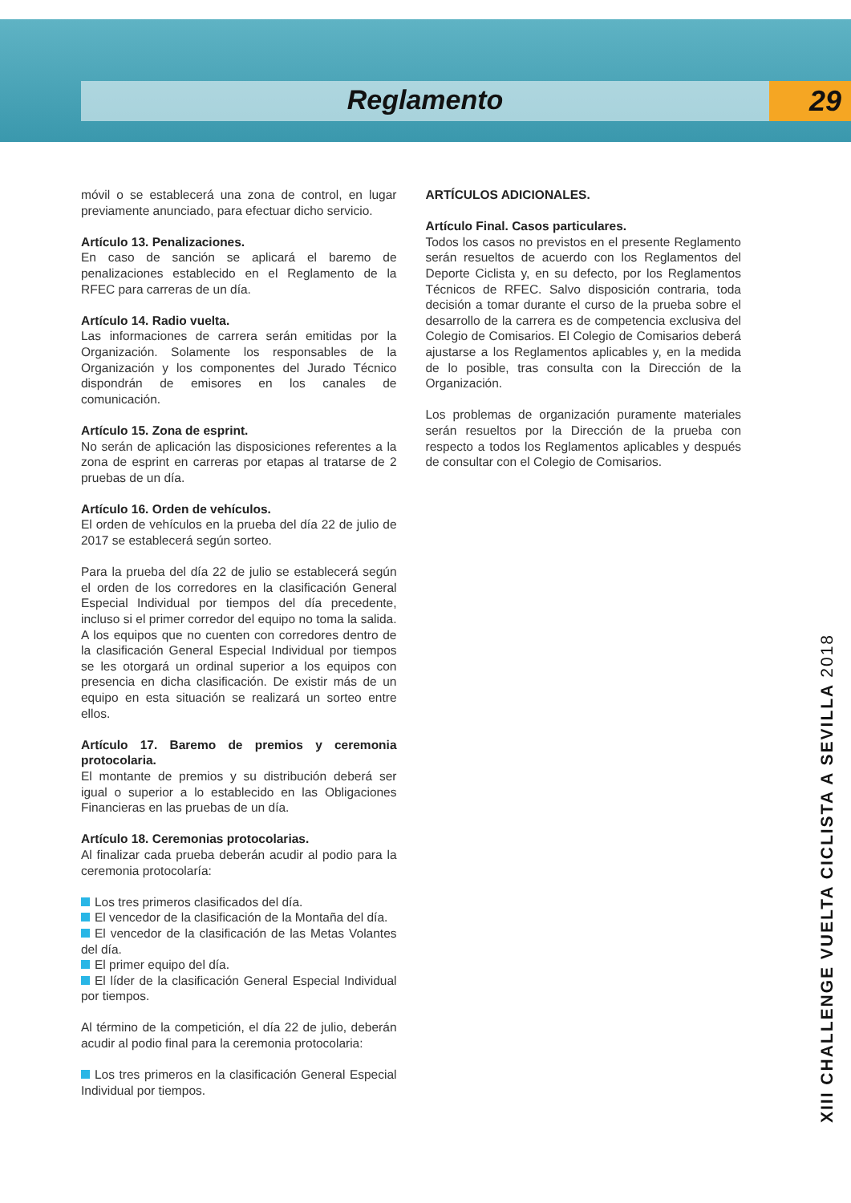Reglamento 29
móvil o se establecerá una zona de control, en lugar previamente anunciado, para efectuar dicho servicio.
Artículo 13. Penalizaciones.
En caso de sanción se aplicará el baremo de penalizaciones establecido en el Reglamento de la RFEC para carreras de un día.
Artículo 14. Radio vuelta.
Las informaciones de carrera serán emitidas por la Organización. Solamente los responsables de la Organización y los componentes del Jurado Técnico dispondrán de emisores en los canales de comunicación.
Artículo 15. Zona de esprint.
No serán de aplicación las disposiciones referentes a la zona de esprint en carreras por etapas al tratarse de 2 pruebas de un día.
Artículo 16. Orden de vehículos.
El orden de vehículos en la prueba del día 22 de julio de 2017 se establecerá según sorteo.
Para la prueba del día 22 de julio se establecerá según el orden de los corredores en la clasificación General Especial Individual por tiempos del día precedente, incluso si el primer corredor del equipo no toma la salida. A los equipos que no cuenten con corredores dentro de la clasificación General Especial Individual por tiempos se les otorgará un ordinal superior a los equipos con presencia en dicha clasificación. De existir más de un equipo en esta situación se realizará un sorteo entre ellos.
Artículo 17. Baremo de premios y ceremonia protocolaria.
El montante de premios y su distribución deberá ser igual o superior a lo establecido en las Obligaciones Financieras en las pruebas de un día.
Artículo 18. Ceremonias protocolarias.
Al finalizar cada prueba deberán acudir al podio para la ceremonia protocolaría:
Los tres primeros clasificados del día.
El vencedor de la clasificación de la Montaña del día.
El vencedor de la clasificación de las Metas Volantes del día.
El primer equipo del día.
El líder de la clasificación General Especial Individual por tiempos.
Al término de la competición, el día 22 de julio, deberán acudir al podio final para la ceremonia protocolaria:
Los tres primeros en la clasificación General Especial Individual por tiempos.
ARTÍCULOS ADICIONALES.
Artículo Final. Casos particulares.
Todos los casos no previstos en el presente Reglamento serán resueltos de acuerdo con los Reglamentos del Deporte Ciclista y, en su defecto, por los Reglamentos Técnicos de RFEC. Salvo disposición contraria, toda decisión a tomar durante el curso de la prueba sobre el desarrollo de la carrera es de competencia exclusiva del Colegio de Comisarios. El Colegio de Comisarios deberá ajustarse a los Reglamentos aplicables y, en la medida de lo posible, tras consulta con la Dirección de la Organización.
Los problemas de organización puramente materiales serán resueltos por la Dirección de la prueba con respecto a todos los Reglamentos aplicables y después de consultar con el Colegio de Comisarios.
XIII CHALLENGE VUELTA CICLISTA A SEVILLA 2018